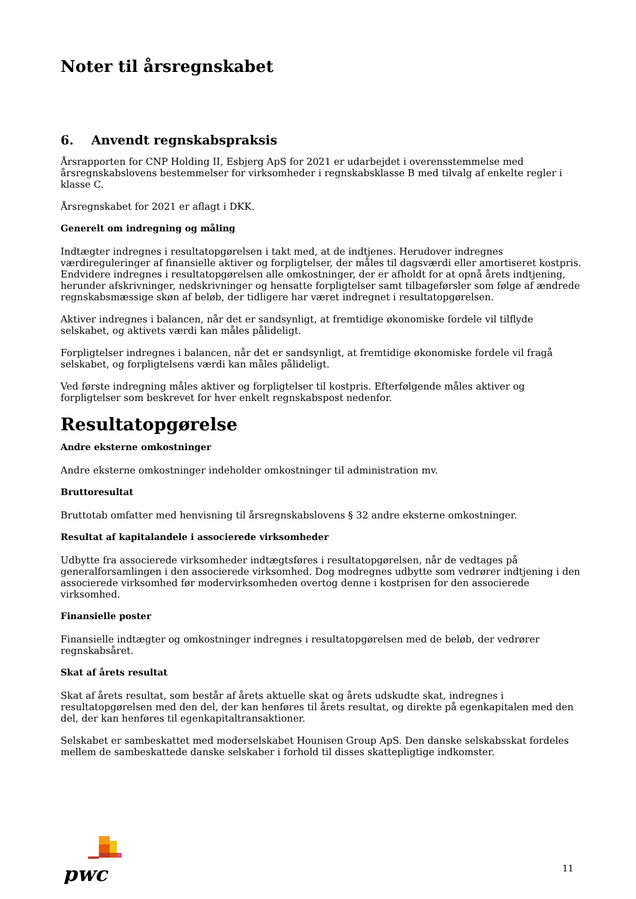Noter til årsregnskabet
6. Anvendt regnskabspraksis
Årsrapporten for CNP Holding II, Esbjerg ApS for 2021 er udarbejdet i overensstemmelse med årsregnskabslovens bestemmelser for virksomheder i regnskabsklasse B med tilvalg af enkelte regler i klasse C.
Årsregnskabet for 2021 er aflagt i DKK.
Generelt om indregning og måling
Indtægter indregnes i resultatopgørelsen i takt med, at de indtjenes. Herudover indregnes værdireguleringer af finansielle aktiver og forpligtelser, der måles til dagsværdi eller amortiseret kostpris. Endvidere indregnes i resultatopgørelsen alle omkostninger, der er afholdt for at opnå årets indtjening, herunder afskrivninger, nedskrivninger og hensatte forpligtelser samt tilbageførsler som følge af ændrede regnskabsmæssige skøn af beløb, der tidligere har været indregnet i resultatopgørelsen.
Aktiver indregnes i balancen, når det er sandsynligt, at fremtidige økonomiske fordele vil tilflyde selskabet, og aktivets værdi kan måles pålideligt.
Forpligtelser indregnes i balancen, når det er sandsynligt, at fremtidige økonomiske fordele vil fragå selskabet, og forpligtelsens værdi kan måles pålideligt.
Ved første indregning måles aktiver og forpligtelser til kostpris. Efterfølgende måles aktiver og forpligtelser som beskrevet for hver enkelt regnskabspost nedenfor.
Resultatopgørelse
Andre eksterne omkostninger
Andre eksterne omkostninger indeholder omkostninger til administration mv.
Bruttoresultat
Bruttotab omfatter med henvisning til årsregnskabslovens § 32 andre eksterne omkostninger.
Resultat af kapitalandele i associerede virksomheder
Udbytte fra associerede virksomheder indtægtsføres i resultatopgørelsen, når de vedtages på generalforsamlingen i den associerede virksomhed. Dog modregnes udbytte som vedrører indtjening i den associerede virksomhed før modervirksomheden overtog denne i kostprisen for den associerede virksomhed.
Finansielle poster
Finansielle indtægter og omkostninger indregnes i resultatopgørelsen med de beløb, der vedrører regnskabsåret.
Skat af årets resultat
Skat af årets resultat, som består af årets aktuelle skat og årets udskudte skat, indregnes i resultatopgørelsen med den del, der kan henføres til årets resultat, og direkte på egenkapitalen med den del, der kan henføres til egenkapitaltransaktioner.
Selskabet er sambeskattet med moderselskabet Hounisen Group ApS. Den danske selskabsskat fordeles mellem de sambeskattede danske selskaber i forhold til disses skattepligtige indkomster.
pwc
11